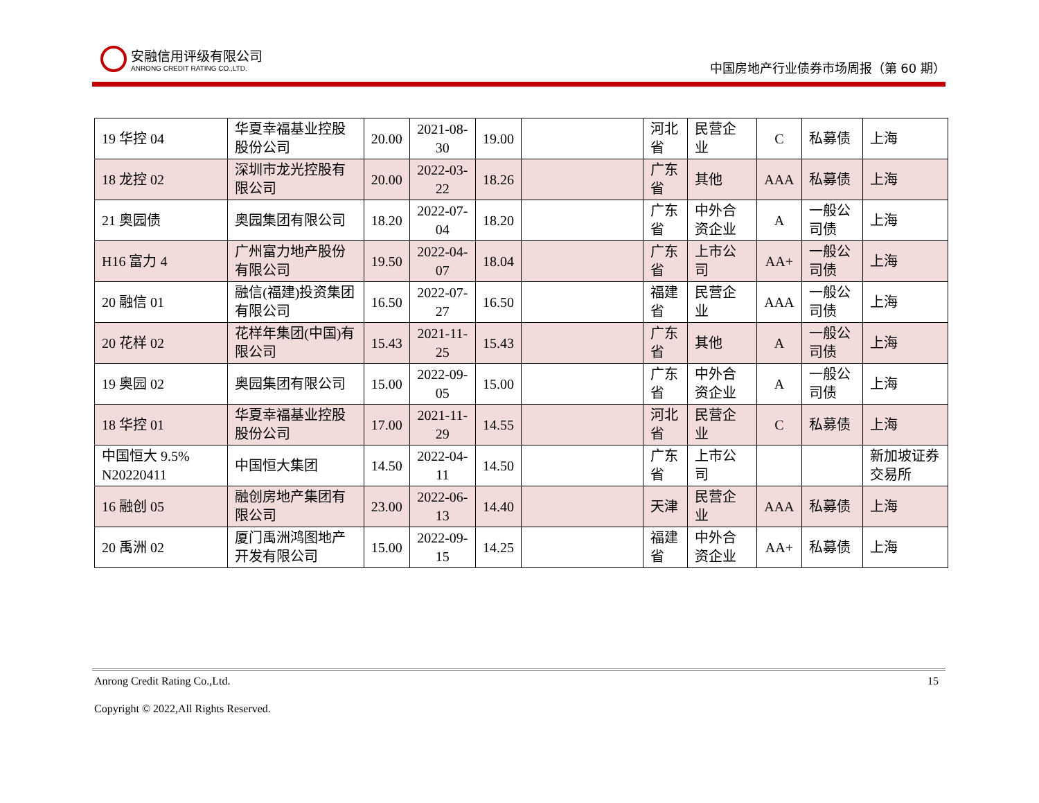安融信用评级有限公司
ANRONG CREDIT RATING CO.,LTD.
中国房地产行业债券市场周报（第 60 期）
| 19 华控 04 | 华夏幸福基业控股股份公司 | 20.00 | 2021-08-30 | 19.00 | | 河北省 | 民营企业 | C | 私募债 | 上海 |
| 18 龙控 02 | 深圳市龙光控股有限公司 | 20.00 | 2022-03-22 | 18.26 | | 广东省 | 其他 | AAA | 私募债 | 上海 |
| 21 奥园债 | 奥园集团有限公司 | 18.20 | 2022-07-04 | 18.20 | | 广东省 | 中外合资企业 | A | 一般公司债 | 上海 |
| H16 富力 4 | 广州富力地产股份有限公司 | 19.50 | 2022-04-07 | 18.04 | | 广东省 | 上市公司 | AA+ | 一般公司债 | 上海 |
| 20 融信 01 | 融信(福建)投资集团有限公司 | 16.50 | 2022-07-27 | 16.50 | | 福建省 | 民营企业 | AAA | 一般公司债 | 上海 |
| 20 花样 02 | 花样年集团(中国)有限公司 | 15.43 | 2021-11-25 | 15.43 | | 广东省 | 其他 | A | 一般公司债 | 上海 |
| 19 奥园 02 | 奥园集团有限公司 | 15.00 | 2022-09-05 | 15.00 | | 广东省 | 中外合资企业 | A | 一般公司债 | 上海 |
| 18 华控 01 | 华夏幸福基业控股股份公司 | 17.00 | 2021-11-29 | 14.55 | | 河北省 | 民营企业 | C | 私募债 | 上海 |
| 中国恒大 9.5% N20220411 | 中国恒大集团 | 14.50 | 2022-04-11 | 14.50 | | 广东省 | 上市公司 | | | 新加坡证券交易所 |
| 16 融创 05 | 融创房地产集团有限公司 | 23.00 | 2022-06-13 | 14.40 | | 天津 | 民营企业 | AAA | 私募债 | 上海 |
| 20 禹洲 02 | 厦门禹洲鸿图地产开发有限公司 | 15.00 | 2022-09-15 | 14.25 | | 福建省 | 中外合资企业 | AA+ | 私募债 | 上海 |
15
Anrong Credit Rating Co.,Ltd.
Copyright © 2022,All Rights Reserved.